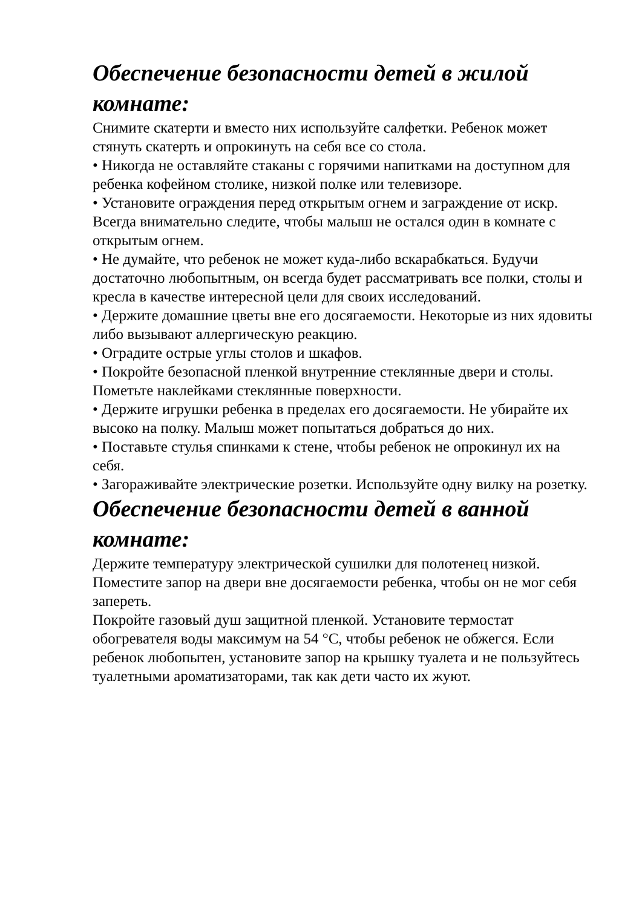Обеспечение безопасности детей в жилой комнате:
Снимите скатерти и вместо них используйте салфетки. Ребенок может стянуть скатерть и опрокинуть на себя все со стола.
• Никогда не оставляйте стаканы с горячими напитками на доступном для ребенка кофейном столике, низкой полке или телевизоре.
• Установите ограждения перед открытым огнем и заграждение от искр. Всегда внимательно следите, чтобы малыш не остался один в комнате с открытым огнем.
• Не думайте, что ребенок не может куда-либо вскарабкаться. Будучи достаточно любопытным, он всегда будет рассматривать все полки, столы и кресла в качестве интересной цели для своих исследований.
• Держите домашние цветы вне его досягаемости. Некоторые из них ядовиты либо вызывают аллергическую реакцию.
• Оградите острые углы столов и шкафов.
• Покройте безопасной пленкой внутренние стеклянные двери и столы. Пометьте наклейками стеклянные поверхности.
• Держите игрушки ребенка в пределах его досягаемости. Не убирайте их высоко на полку. Малыш может попытаться добраться до них.
• Поставьте стулья спинками к стене, чтобы ребенок не опрокинул их на себя.
• Загораживайте электрические розетки. Используйте одну вилку на розетку.
Обеспечение безопасности детей в ванной комнате:
Держите температуру электрической сушилки для полотенец низкой.
Поместите запор на двери вне досягаемости ребенка, чтобы он не мог себя запереть.
Покройте газовый душ защитной пленкой. Установите термостат обогревателя воды максимум на 54 °C, чтобы ребенок не обжегся. Если ребенок любопытен, установите запор на крышку туалета и не пользуйтесь туалетными ароматизаторами, так как дети часто их жуют.